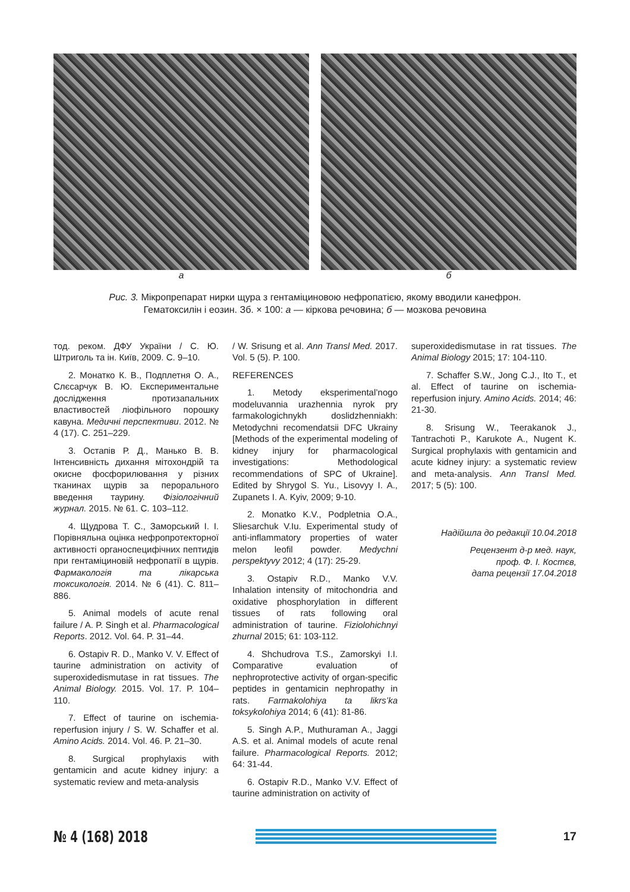а б
Рис. 3. Мікропрепарат нирки щура з гентаміциновою нефропатією, якому вводили канефрон.
Гематоксилін і еозин. Зб. × 100: а — кіркова речовина; б — мозкова речовина
тод. реком. ДФУ України / С. Ю. Штриголь та ін. Київ, 2009. С. 9–10.
2. Монатко К. В., Подплетня О. А., Слєсарчук В. Ю. Експериментальне дослідження протизапальних властивостей ліофільного порошку кавуна. Медичні перспективи. 2012. № 4 (17). С. 251–229.
3. Остапів Р. Д., Манько В. В. Інтенсивність дихання мітохондрій та окисне фосфорилювання у різних тканинах щурів за перорального введення таурину. Фізіологічний журнал. 2015. № 61. С. 103–112.
4. Щудрова Т. С., Заморський І. І. Порівняльна оцінка нефропротекторної активності органоспецифічних пептидів при гентаміциновій нефропатії в щурів. Фармакологія та лікарська токсикологія. 2014. № 6 (41). С. 811–886.
5. Animal models of acute renal failure / A. P. Singh et al. Pharmacological Reports. 2012. Vol. 64. P. 31–44.
6. Ostapiv R. D., Manko V. V. Effect of taurine administration on activity of superoxidedismutase in rat tissues. The Animal Biology. 2015. Vol. 17. P. 104–110.
7. Effect of taurine on ischemia-reperfusion injury / S. W. Schaffer et al. Amino Acids. 2014. Vol. 46. P. 21–30.
8. Surgical prophylaxis with gentamicin and acute kidney injury: a systematic review and meta-analysis
/ W. Srisung et al. Ann Transl Med. 2017. Vol. 5 (5). P. 100.
REFERENCES
1. Metody eksperimental’nogo modeluvannia urazhennia nyrok pry farmakologichnykh doslidzhenniakh: Metodychni recomendatsii DFC Ukrainy [Methods of the experimental modeling of kidney injury for pharmacological investigations: Methodological recommendations of SPC of Ukraine]. Edited by Shrygol S. Yu., Lisovyy I. A., Zupanets I. A. Kyiv, 2009; 9-10.
2. Monatko K.V., Podpletnia O.A., Sliesarchuk V.Iu. Experimental study of anti-inflammatory properties of water melon leofil powder. Medychni perspektyvy 2012; 4 (17): 25-29.
3. Ostapiv R.D., Manko V.V. Inhalation intensity of mitochondria and oxidative phosphorylation in different tissues of rats following oral administration of taurine. Fiziolohichnyi zhurnal 2015; 61: 103-112.
4. Shchudrova T.S., Zamorskyi I.I. Comparative evaluation of nephroprotective activity of organ-specific peptides in gentamicin nephropathy in rats. Farmakolohiya ta likrs’ka toksykolohiya 2014; 6 (41): 81-86.
5. Singh A.P., Muthuraman A., Jaggi A.S. et al. Animal models of acute renal failure. Pharmacological Reports. 2012; 64: 31-44.
6. Ostapiv R.D., Manko V.V. Effect of taurine administration on activity of
superoxidedismutase in rat tissues. The Animal Biology 2015; 17: 104-110.
7. Schaffer S.W., Jong C.J., Ito T., et al. Effect of taurine on ischemia-reperfusion injury. Amino Acids. 2014; 46: 21-30.
8. Srisung W., Teerakanok J., Tantrachoti P., Karukote A., Nugent K. Surgical prophylaxis with gentamicin and acute kidney injury: a systematic review and meta-analysis. Ann Transl Med. 2017; 5 (5): 100.
Надійшла до редакції 10.04.2018
Рецензент д-р мед. наук,
проф. Ф. І. Костєв,
дата рецензії 17.04.2018
№ 4 (168) 2018
17